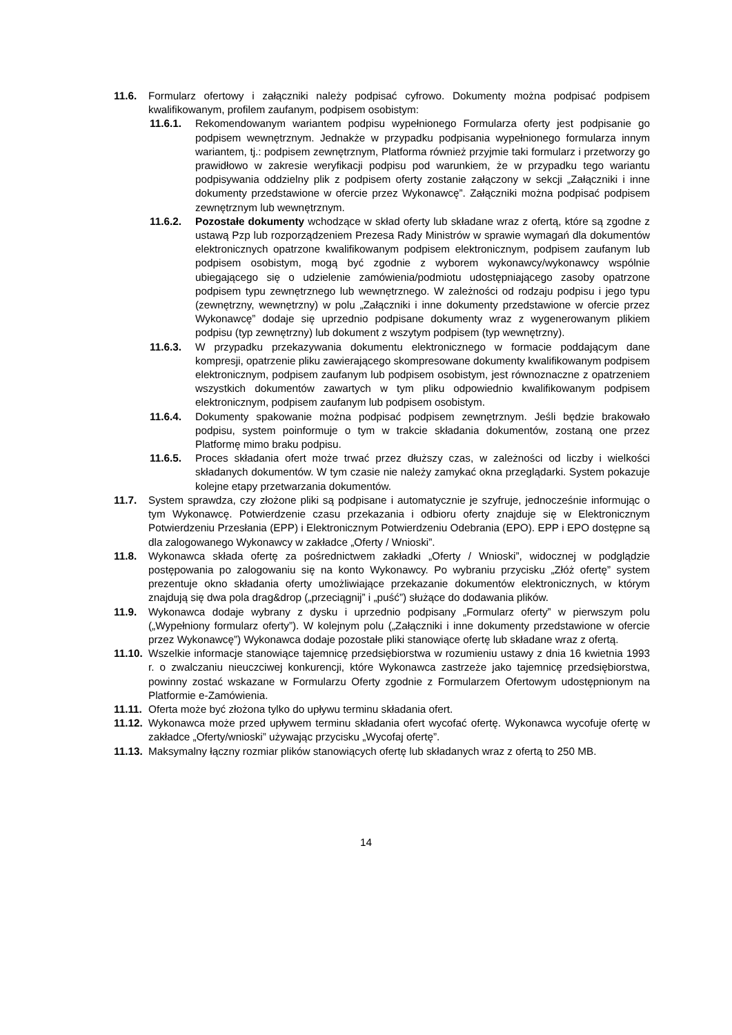11.6. Formularz ofertowy i załączniki należy podpisać cyfrowo. Dokumenty można podpisać podpisem kwalifikowanym, profilem zaufanym, podpisem osobistym:
11.6.1. Rekomendowanym wariantem podpisu wypełnionego Formularza oferty jest podpisanie go podpisem wewnętrznym. Jednakże w przypadku podpisania wypełnionego formularza innym wariantem, tj.: podpisem zewnętrznym, Platforma również przyjmie taki formularz i przetworzy go prawidłowo w zakresie weryfikacji podpisu pod warunkiem, że w przypadku tego wariantu podpisywania oddzielny plik z podpisem oferty zostanie załączony w sekcji „Załączniki i inne dokumenty przedstawione w ofercie przez Wykonawcę”. Załączniki można podpisać podpisem zewnętrznym lub wewnętrznym.
11.6.2. Pozostałe dokumenty wchodzące w skład oferty lub składane wraz z ofertą, które są zgodne z ustawą Pzp lub rozporządzeniem Prezesa Rady Ministrów w sprawie wymagań dla dokumentów elektronicznych opatrzone kwalifikowanym podpisem elektronicznym, podpisem zaufanym lub podpisem osobistym, mogą być zgodnie z wyborem wykonawcy/wykonawcy wspólnie ubiegającego się o udzielenie zamówienia/podmiotu udostępniającego zasoby opatrzone podpisem typu zewnętrznego lub wewnętrznego. W zależności od rodzaju podpisu i jego typu (zewnętrzny, wewnętrzny) w polu „Załączniki i inne dokumenty przedstawione w ofercie przez Wykonawcę” dodaje się uprzednio podpisane dokumenty wraz z wygenerowanym plikiem podpisu (typ zewnętrzny) lub dokument z wszytym podpisem (typ wewnętrzny).
11.6.3. W przypadku przekazywania dokumentu elektronicznego w formacie poddającym dane kompresji, opatrzenie pliku zawierającego skompresowane dokumenty kwalifikowanym podpisem elektronicznym, podpisem zaufanym lub podpisem osobistym, jest równoznaczne z opatrzeniem wszystkich dokumentów zawartych w tym pliku odpowiednio kwalifikowanym podpisem elektronicznym, podpisem zaufanym lub podpisem osobistym.
11.6.4. Dokumenty spakowanie można podpisać podpisem zewnętrznym. Jeśli będzie brakowało podpisu, system poinformuje o tym w trakcie składania dokumentów, zostaną one przez Platformę mimo braku podpisu.
11.6.5. Proces składania ofert może trwać przez dłuższy czas, w zależności od liczby i wielkości składanych dokumentów. W tym czasie nie należy zamykać okna przeglądarki. System pokazuje kolejne etapy przetwarzania dokumentów.
11.7. System sprawdza, czy złożone pliki są podpisane i automatycznie je szyfruje, jednocześnie informując o tym Wykonawcę. Potwierdzenie czasu przekazania i odbioru oferty znajduje się w Elektronicznym Potwierdzeniu Przesłania (EPP) i Elektronicznym Potwierdzeniu Odebrania (EPO). EPP i EPO dostępne są dla zalogowanego Wykonawcy w zakładce „Oferty / Wnioski”.
11.8. Wykonawca składa ofertę za pośrednictwem zakładki „Oferty / Wnioski”, widocznej w podglądzie postępowania po zalogowaniu się na konto Wykonawcy. Po wybraniu przycisku „Złóż ofertę” system prezentuje okno składania oferty umożliwiające przekazanie dokumentów elektronicznych, w którym znajdują się dwa pola drag&drop („przeciągnij” i „puść”) służące do dodawania plików.
11.9. Wykonawca dodaje wybrany z dysku i uprzednio podpisany „Formularz oferty” w pierwszym polu („Wypełniony formularz oferty”). W kolejnym polu („Załączniki i inne dokumenty przedstawione w ofercie przez Wykonawcę”) Wykonawca dodaje pozostałe pliki stanowiące ofertę lub składane wraz z ofertą.
11.10. Wszelkie informacje stanowiące tajemnicę przedsiębiorstwa w rozumieniu ustawy z dnia 16 kwietnia 1993 r. o zwalczaniu nieuczciwej konkurencji, które Wykonawca zastrzeże jako tajemnicę przedsiębiorstwa, powinny zostać wskazane w Formularzu Oferty zgodnie z Formularzem Ofertowym udostępnionym na Platformie e-Zamówienia.
11.11. Oferta może być złożona tylko do upływu terminu składania ofert.
11.12. Wykonawca może przed upływem terminu składania ofert wycofać ofertę. Wykonawca wycofuje ofertę w zakładce „Oferty/wnioski” używając przycisku „Wycofaj ofertę”.
11.13. Maksymalny łączny rozmiar plików stanowiących ofertę lub składanych wraz z ofertą to 250 MB.
14